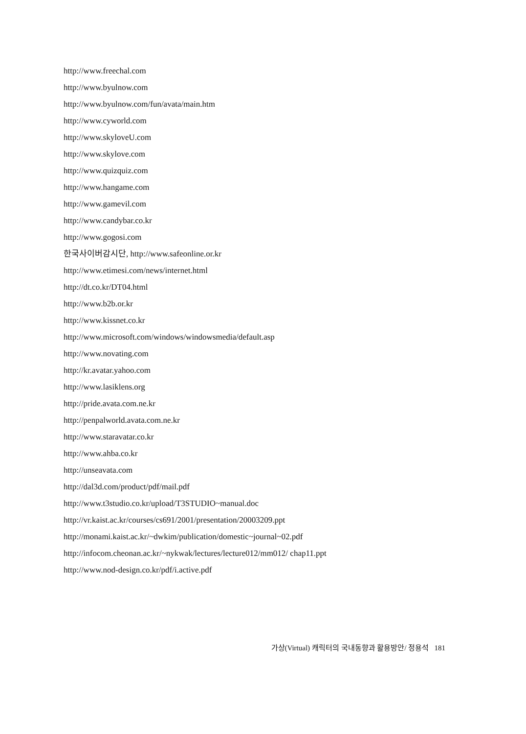http://www.freechal.com
http://www.byulnow.com
http://www.byulnow.com/fun/avata/main.htm
http://www.cyworld.com
http://www.skyloveU.com
http://www.skylove.com
http://www.quizquiz.com
http://www.hangame.com
http://www.gamevil.com
http://www.candybar.co.kr
http://www.gogosi.com
한국사이버감시단, http://www.safeonline.or.kr
http://www.etimesi.com/news/internet.html
http://dt.co.kr/DT04.html
http://www.b2b.or.kr
http://www.kissnet.co.kr
http://www.microsoft.com/windows/windowsmedia/default.asp
http://www.novating.com
http://kr.avatar.yahoo.com
http://www.lasiklens.org
http://pride.avata.com.ne.kr
http://penpalworld.avata.com.ne.kr
http://www.staravatar.co.kr
http://www.ahba.co.kr
http://unseavata.com
http://dal3d.com/product/pdf/mail.pdf
http://www.t3studio.co.kr/upload/T3STUDIO~manual.doc
http://vr.kaist.ac.kr/courses/cs691/2001/presentation/20003209.ppt
http://monami.kaist.ac.kr/~dwkim/publication/domestic~journal~02.pdf
http://infocom.cheonan.ac.kr/~nykwak/lectures/lecture012/mm012/ chap11.ppt
http://www.nod-design.co.kr/pdf/i.active.pdf
가상(Virtual) 캐릭터의 국내동향과 활용방안/ 정용석 181